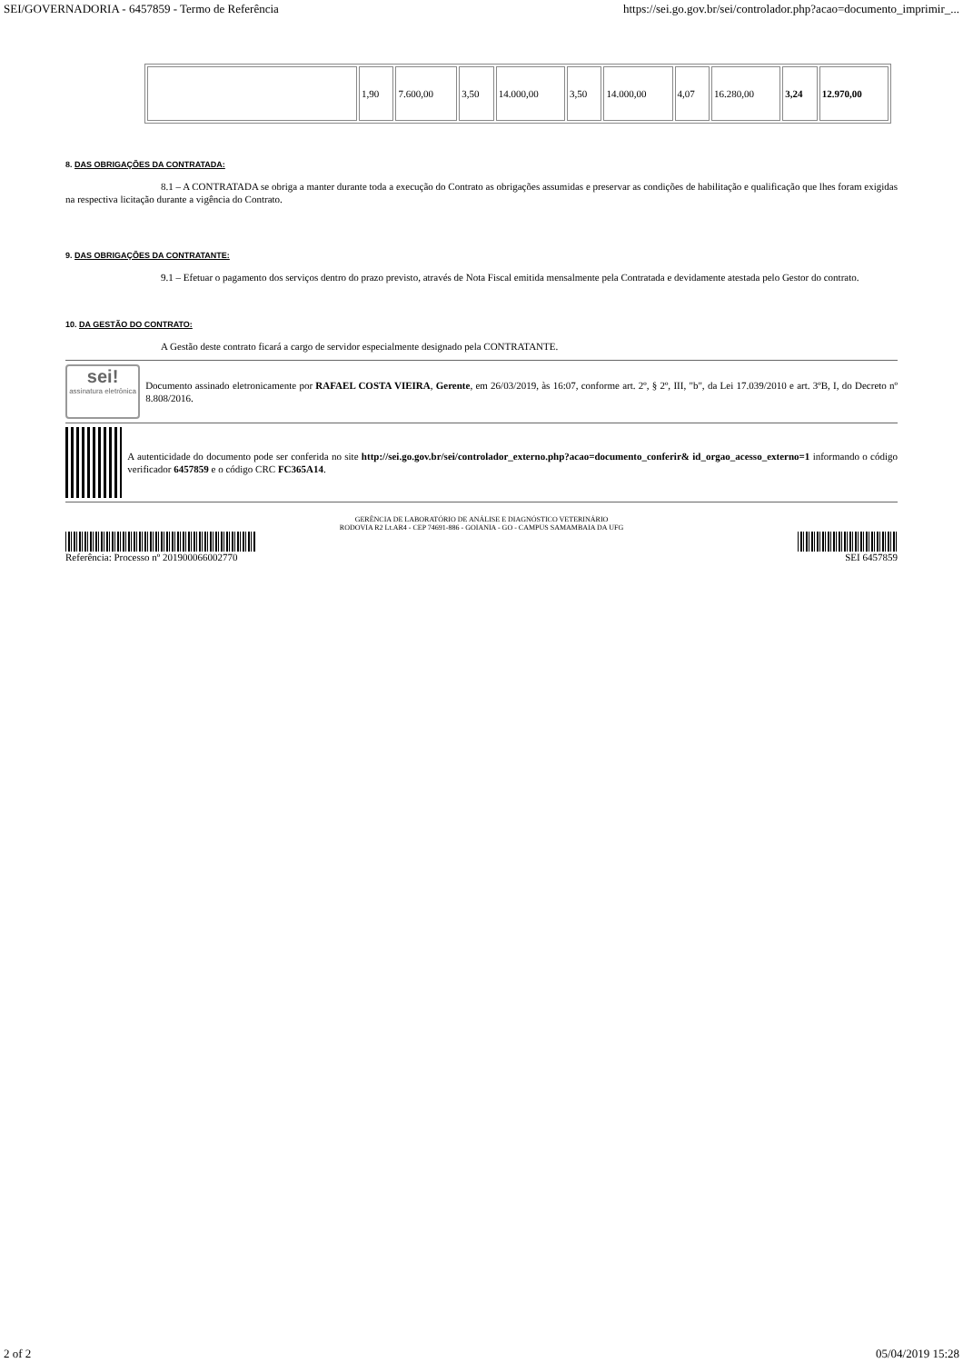SEI/GOVERNADORIA - 6457859 - Termo de Referência https://sei.go.gov.br/sei/controlador.php?acao=documento_imprimir_...
| | 1,90 | 7.600,00 | 3,50 | 14.000,00 | 3,50 | 14.000,00 | 4,07 | 16.280,00 | 3,24 | 12.970,00 |
8. DAS OBRIGAÇÕES DA CONTRATADA:
8.1 – A CONTRATADA se obriga a manter durante toda a execução do Contrato as obrigações assumidas e preservar as condições de habilitação e qualificação que lhes foram exigidas na respectiva licitação durante a vigência do Contrato.
9. DAS OBRIGAÇÕES DA CONTRATANTE:
9.1 – Efetuar o pagamento dos serviços dentro do prazo previsto, através de Nota Fiscal emitida mensalmente pela Contratada e devidamente atestada pelo Gestor do contrato.
10. DA GESTÃO DO CONTRATO:
A Gestão deste contrato ficará a cargo de servidor especialmente designado pela CONTRATANTE.
sei!
assinatura eletrônica
Documento assinado eletronicamente por RAFAEL COSTA VIEIRA, Gerente, em 26/03/2019, às 16:07, conforme art. 2º, § 2º, III, "b", da Lei 17.039/2010 e art. 3ºB, I, do Decreto nº 8.808/2016.
A autenticidade do documento pode ser conferida no site http://sei.go.gov.br/sei/controlador_externo.php?acao=documento_conferir& id_orgao_acesso_externo=1 informando o código verificador 6457859 e o código CRC FC365A14.
GERÊNCIA DE LABORATÓRIO DE ANÁLISE E DIAGNÓSTICO VETERINÁRIO
RODOVIA R2 Lt.AR4 - CEP 74691-886 - GOIANIA - GO - CAMPUS SAMAMBAIA DA UFG
Referência: Processo nº 201900066002770 SEI 6457859
2 of 2 05/04/2019 15:28